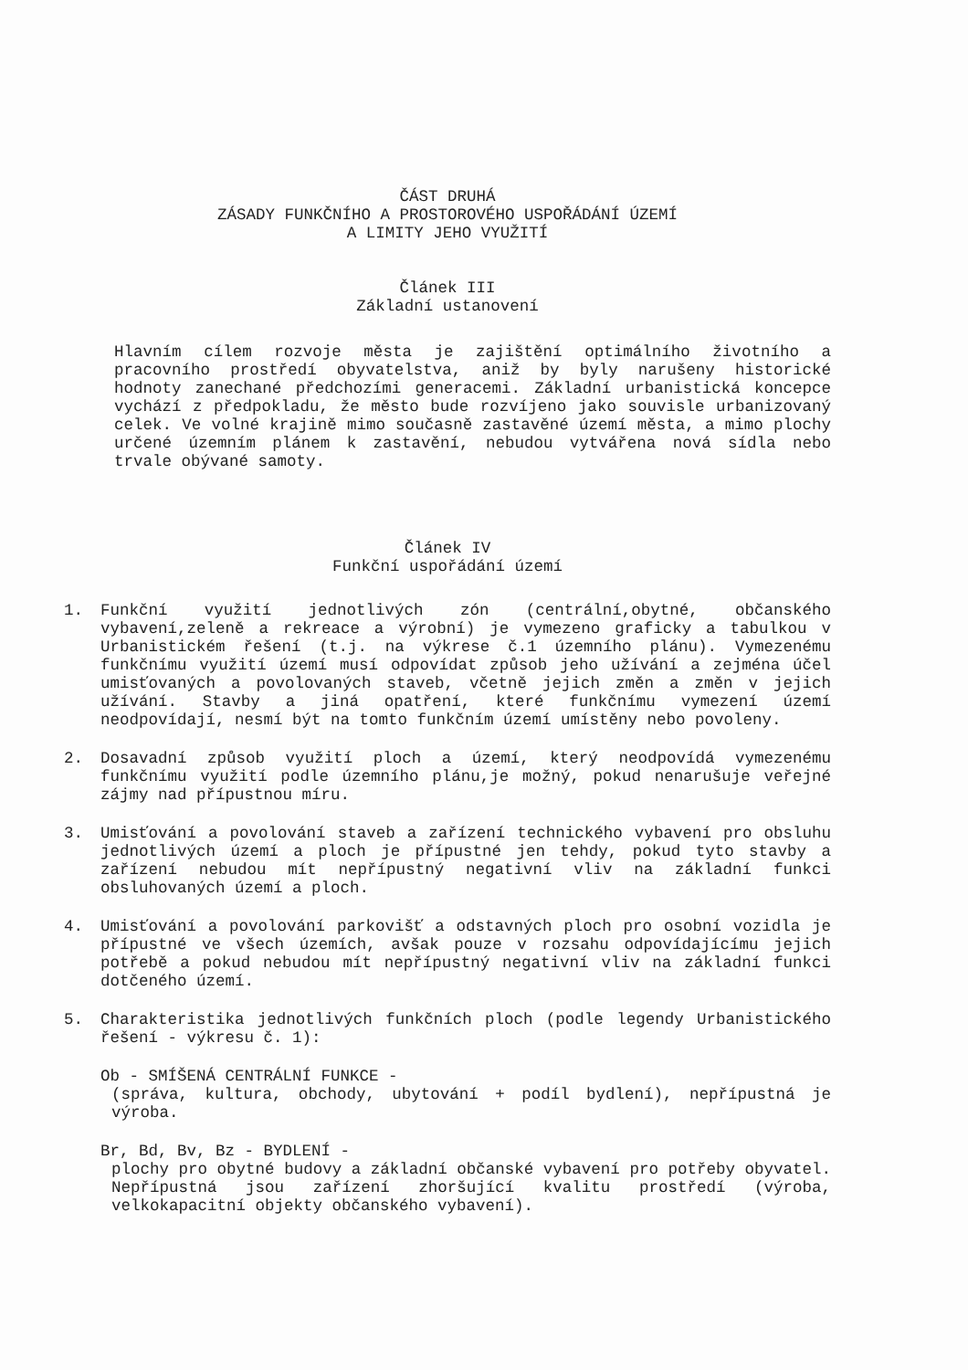ČÁST DRUHÁ
ZÁSADY FUNKČNÍHO A PROSTOROVÉHO USPOŘÁDÁNÍ ÚZEMÍ
A LIMITY JEHO VYUŽITÍ
Článek III
Základní ustanovení
Hlavním cílem rozvoje města je zajištění optimálního životního a pracovního prostředí obyvatelstva, aniž by byly narušeny historické hodnoty zanechané předchozími generacemi. Základní urbanistická koncepce vychází z předpokladu, že město bude rozvíjeno jako souvisle urbanizovaný celek. Ve volné krajině mimo současně zastavěné území města, a mimo plochy určené územním plánem k zastavění, nebudou vytvářena nová sídla nebo trvale obývané samoty.
Článek IV
Funkční uspořádání území
1. Funkční využití jednotlivých zón (centrální,obytné, občanského vybavení,zeleně a rekreace a výrobní) je vymezeno graficky a tabulkou v Urbanistickém řešení (t.j. na výkrese č.1 územního plánu). Vymezenému funkčnímu využití území musí odpovídat způsob jeho užívání a zejména účel umisťovaných a povolovaných staveb, včetně jejich změn a změn v jejich užívání. Stavby a jiná opatření, které funkčnímu vymezení území neodpovídají, nesmí být na tomto funkčním území umístěny nebo povoleny.
2. Dosavadní způsob využití ploch a území, který neodpovídá vymezenému funkčnímu využití podle územního plánu,je možný, pokud nenarušuje veřejné zájmy nad přípustnou míru.
3. Umisťování a povolování staveb a zařízení technického vybavení pro obsluhu jednotlivých území a ploch je přípustné jen tehdy, pokud tyto stavby a zařízení nebudou mít nepřípustný negativní vliv na základní funkci obsluhovaných území a ploch.
4. Umisťování a povolování parkovišť a odstavných ploch pro osobní vozidla je přípustné ve všech územích, avšak pouze v rozsahu odpovídajícímu jejich potřebě a pokud nebudou mít nepřípustný negativní vliv na základní funkci dotčeného území.
5. Charakteristika jednotlivých funkčních ploch (podle legendy Urbanistického řešení - výkresu č. 1):
Ob - SMÍŠENÁ CENTRÁLNÍ FUNKCE -
(správa, kultura, obchody, ubytování + podíl bydlení), nepřípustná je výroba.
Br, Bd, Bv, Bz - BYDLENÍ -
plochy pro obytné budovy a základní občanské vybavení pro potřeby obyvatel. Nepřípustná jsou zařízení zhoršující kvalitu prostředí (výroba, velkokapacitní objekty občanského vybavení).